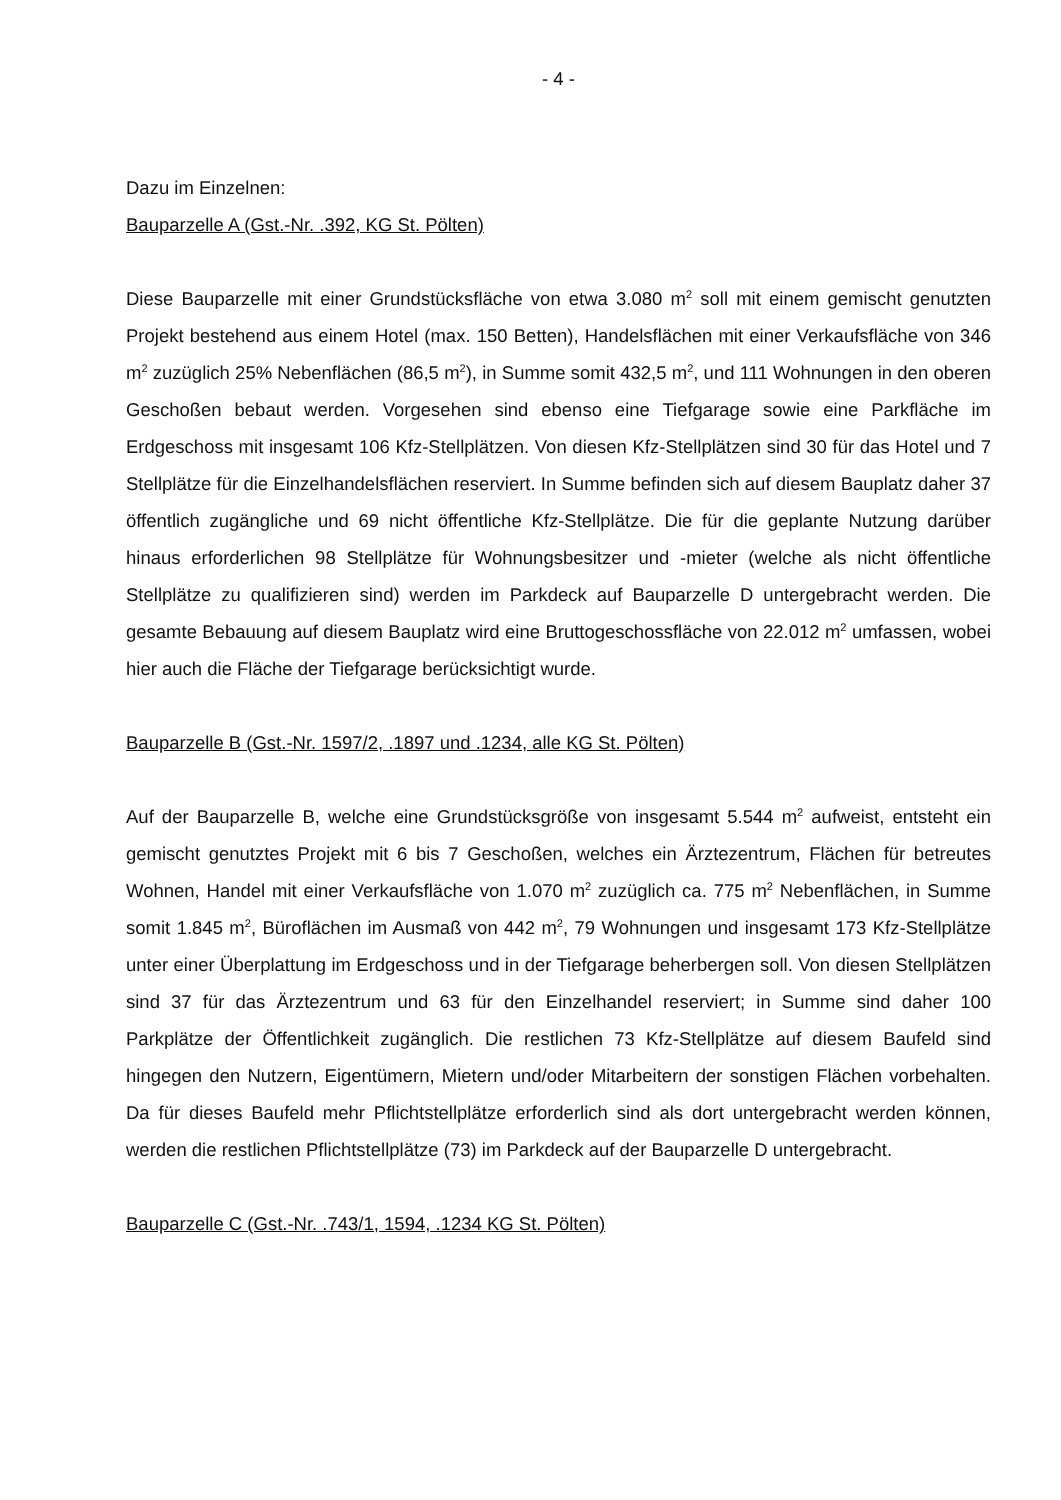- 4 -
Dazu im Einzelnen:
Bauparzelle A (Gst.-Nr. .392, KG St. Pölten)
Diese Bauparzelle mit einer Grundstücksfläche von etwa 3.080 m<sup>2</sup> soll mit einem gemischt genutzten Projekt bestehend aus einem Hotel (max. 150 Betten), Handelsflächen mit einer Verkaufsfläche von 346 m<sup>2</sup> zuzüglich 25% Nebenflächen (86,5 m<sup>2</sup>), in Summe somit 432,5 m<sup>2</sup>, und 111 Wohnungen in den oberen Geschoßen bebaut werden. Vorgesehen sind ebenso eine Tiefgarage sowie eine Parkfläche im Erdgeschoss mit insgesamt 106 Kfz-Stellplätzen. Von diesen Kfz-Stellplätzen sind 30 für das Hotel und 7 Stellplätze für die Einzelhandelsflächen reserviert. In Summe befinden sich auf diesem Bauplatz daher 37 öffentlich zugängliche und 69 nicht öffentliche Kfz-Stellplätze. Die für die geplante Nutzung darüber hinaus erforderlichen 98 Stellplätze für Wohnungsbesitzer und -mieter (welche als nicht öffentliche Stellplätze zu qualifizieren sind) werden im Parkdeck auf Bauparzelle D untergebracht werden. Die gesamte Bebauung auf diesem Bauplatz wird eine Bruttogeschossfläche von 22.012 m<sup>2</sup> umfassen, wobei hier auch die Fläche der Tiefgarage berücksichtigt wurde.
Bauparzelle B (Gst.-Nr. 1597/2, .1897 und .1234, alle KG St. Pölten)
Auf der Bauparzelle B, welche eine Grundstücksgröße von insgesamt 5.544 m<sup>2</sup> aufweist, entsteht ein gemischt genutztes Projekt mit 6 bis 7 Geschoßen, welches ein Ärztezentrum, Flächen für betreutes Wohnen, Handel mit einer Verkaufsfläche von 1.070 m<sup>2</sup> zuzüglich ca. 775 m<sup>2</sup> Nebenflächen, in Summe somit 1.845 m<sup>2</sup>, Büroflächen im Ausmaß von 442 m<sup>2</sup>, 79 Wohnungen und insgesamt 173 Kfz-Stellplätze unter einer Überplattung im Erdgeschoss und in der Tiefgarage beherbergen soll. Von diesen Stellplätzen sind 37 für das Ärztezentrum und 63 für den Einzelhandel reserviert; in Summe sind daher 100 Parkplätze der Öffentlichkeit zugänglich. Die restlichen 73 Kfz-Stellplätze auf diesem Baufeld sind hingegen den Nutzern, Eigentümern, Mietern und/oder Mitarbeitern der sonstigen Flächen vorbehalten. Da für dieses Baufeld mehr Pflichtstellplätze erforderlich sind als dort untergebracht werden können, werden die restlichen Pflichtstellplätze (73) im Parkdeck auf der Bauparzelle D untergebracht.
Bauparzelle C (Gst.-Nr. .743/1, 1594, .1234 KG St. Pölten)